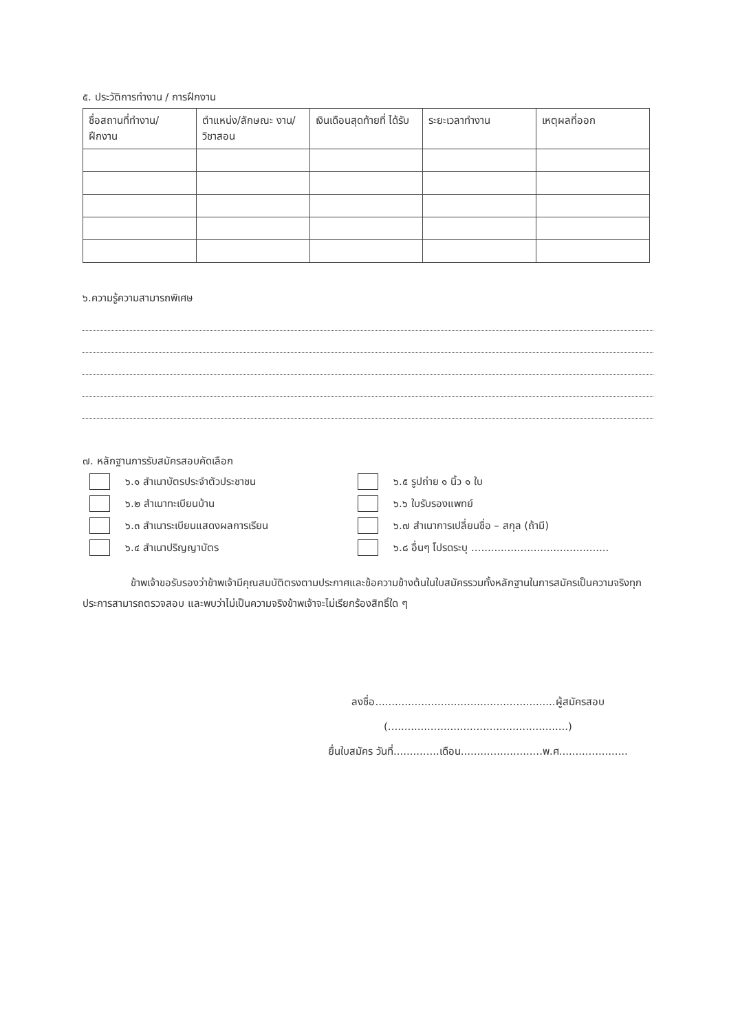๕. ประวัติการทำงาน / การฝึกงาน
| ชื่อสถานที่ทำงาน/ ฝึกงาน | ตำแหน่ง/ลักษณะ งาน/วิชาสอน | เงินเดือนสุดท้ายที่ ได้รับ | ระยะเวลาทำงาน | เหตุผลที่ออก |
| --- | --- | --- | --- | --- |
๖.ความรู้ความสามารถพิเศษ
๗. หลักฐานการรับสมัครสอบคัดเลือก
๖.๑ สำเนาบัตรประจำตัวประชาชน
๖.๕ รูปถ่าย ๑ นิ้ว ๑ ใบ
๖.๒ สำเนาทะเบียนบ้าน
๖.๖ ใบรับรองแพทย์
๖.๓ สำเนาระเบียนแสดงผลการเรียน
๖.๗ สำเนาการเปลี่ยนชื่อ – สกุล (ถ้ามี)
๖.๔ สำเนาปริญญาบัตร
๖.๘ อื่นๆ โปรดระบุ ..........................................
ข้าพเจ้าขอรับรองว่าข้าพเจ้ามีคุณสมบัติตรงตามประกาศและข้อความข้างต้นในใบสมัครรวมทั้งหลักฐานในการสมัครเป็นความจริงทุกประการสามารถตรวจสอบ และพบว่าไม่เป็นความจริงข้าพเจ้าจะไม่เรียกร้องสิทธิ์ใด ๆ
ลงชื่อ.......................................................ผู้สมัครสอบ
(.......................................................)
ยื่นใบสมัคร วันที่..............เดือน.........................พ.ศ.....................